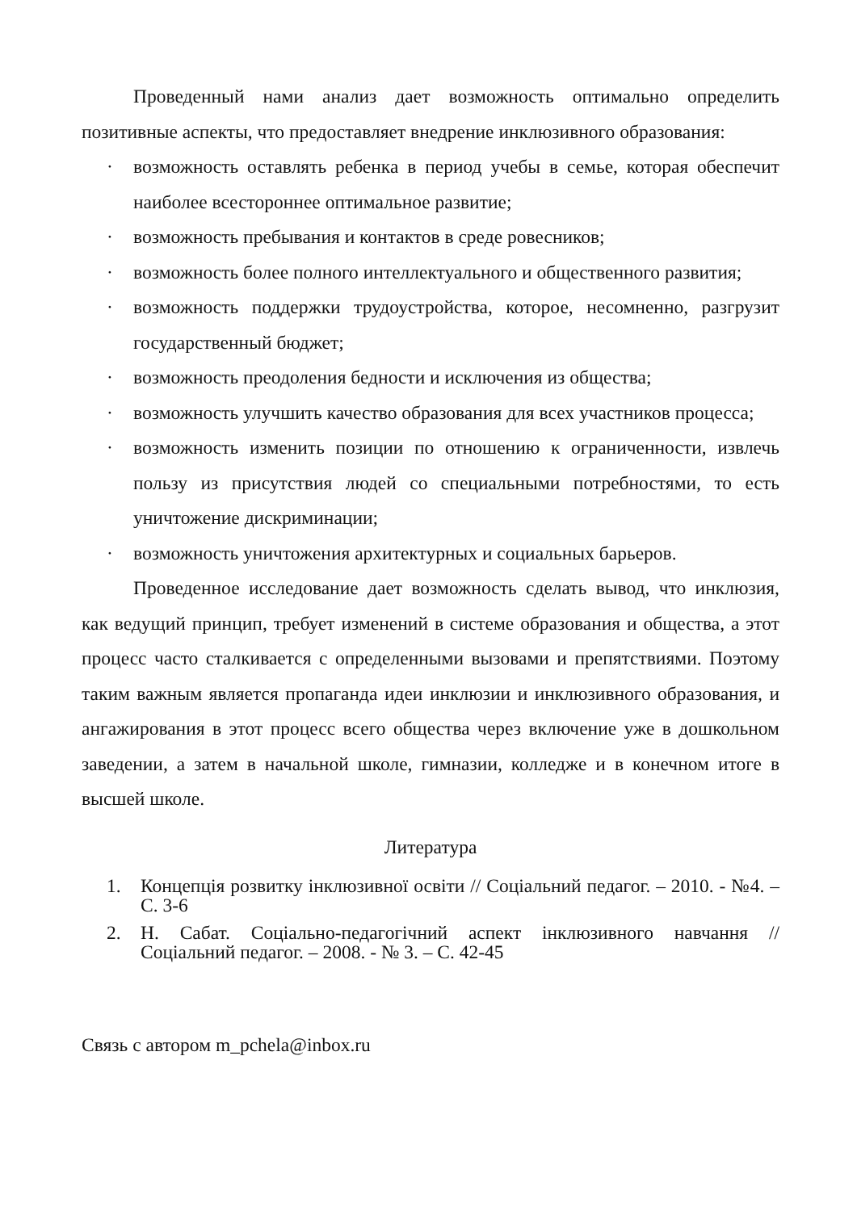Проведенный нами анализ дает возможность оптимально определить позитивные аспекты, что предоставляет внедрение инклюзивного образования:
· возможность оставлять ребенка в период учебы в семье, которая обеспечит наиболее всестороннее оптимальное развитие;
· возможность пребывания и контактов в среде ровесников;
· возможность более полного интеллектуального и общественного развития;
· возможность поддержки трудоустройства, которое, несомненно, разгрузит государственный бюджет;
· возможность преодоления бедности и исключения из общества;
· возможность улучшить качество образования для всех участников процесса;
· возможность изменить позиции по отношению к ограниченности, извлечь пользу из присутствия людей со специальными потребностями, то есть уничтожение дискриминации;
· возможность уничтожения архитектурных и социальных барьеров.
Проведенное исследование дает возможность сделать вывод, что инклюзия, как ведущий принцип, требует изменений в системе образования и общества, а этот процесс часто сталкивается с определенными вызовами и препятствиями. Поэтому таким важным является пропаганда идеи инклюзии и инклюзивного образования, и ангажирования в этот процесс всего общества через включение уже в дошкольном заведении, а затем в начальной школе, гимназии, колледже и в конечном итоге в высшей школе.
Литература
1. Концепція розвитку інклюзивної освіти // Соціальний педагог. – 2010. - №4. – С. 3-6
2. Н. Сабат. Соціально-педагогічний аспект інклюзивного навчання // Соціальний педагог. – 2008. - № 3. – С. 42-45
Связь с автором m_pchela@inbox.ru